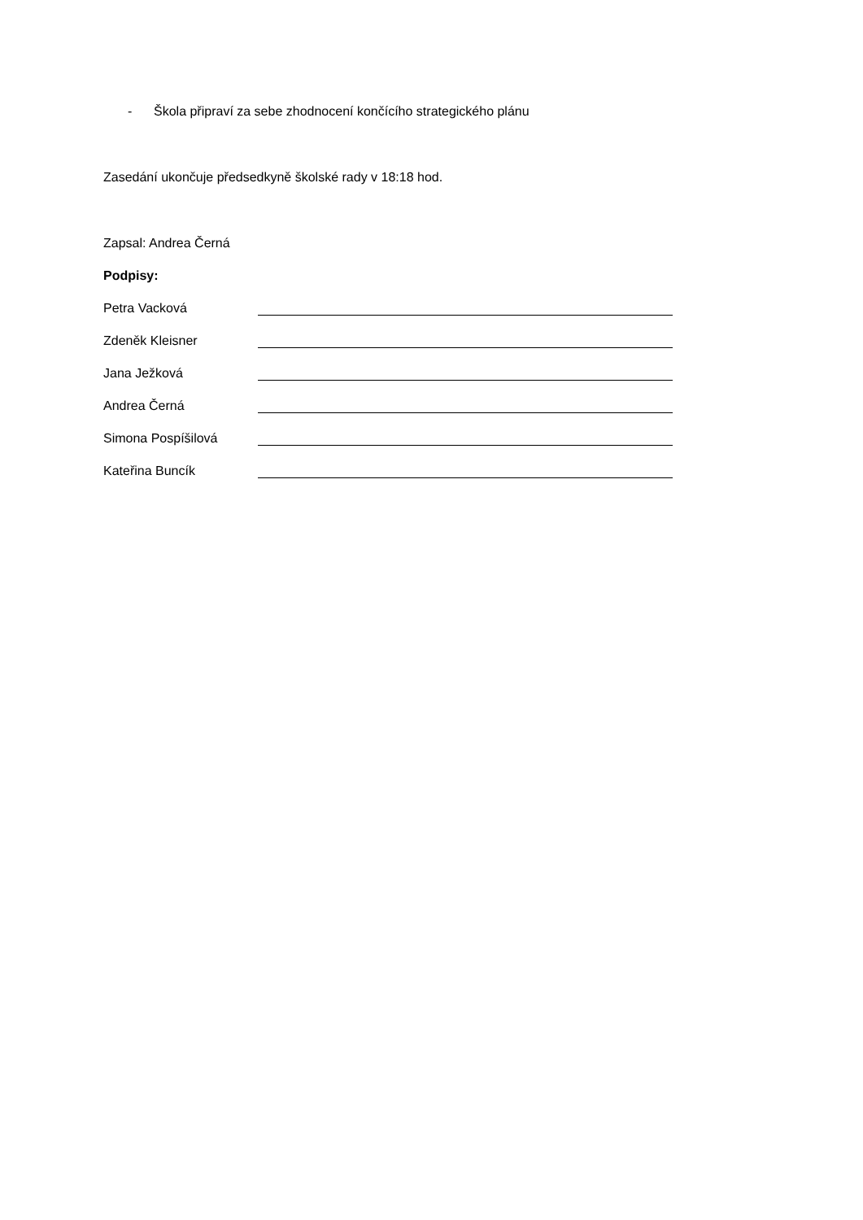- Škola připraví za sebe zhodnocení končícího strategického plánu
Zasedání ukončuje předsedkyně školské rady v 18:18 hod.
Zapsal: Andrea Černá
Podpisy:
Petra Vacková
Zdeněk Kleisner
Jana Ježková
Andrea Černá
Simona Pospíšilová
Kateřina Buncík